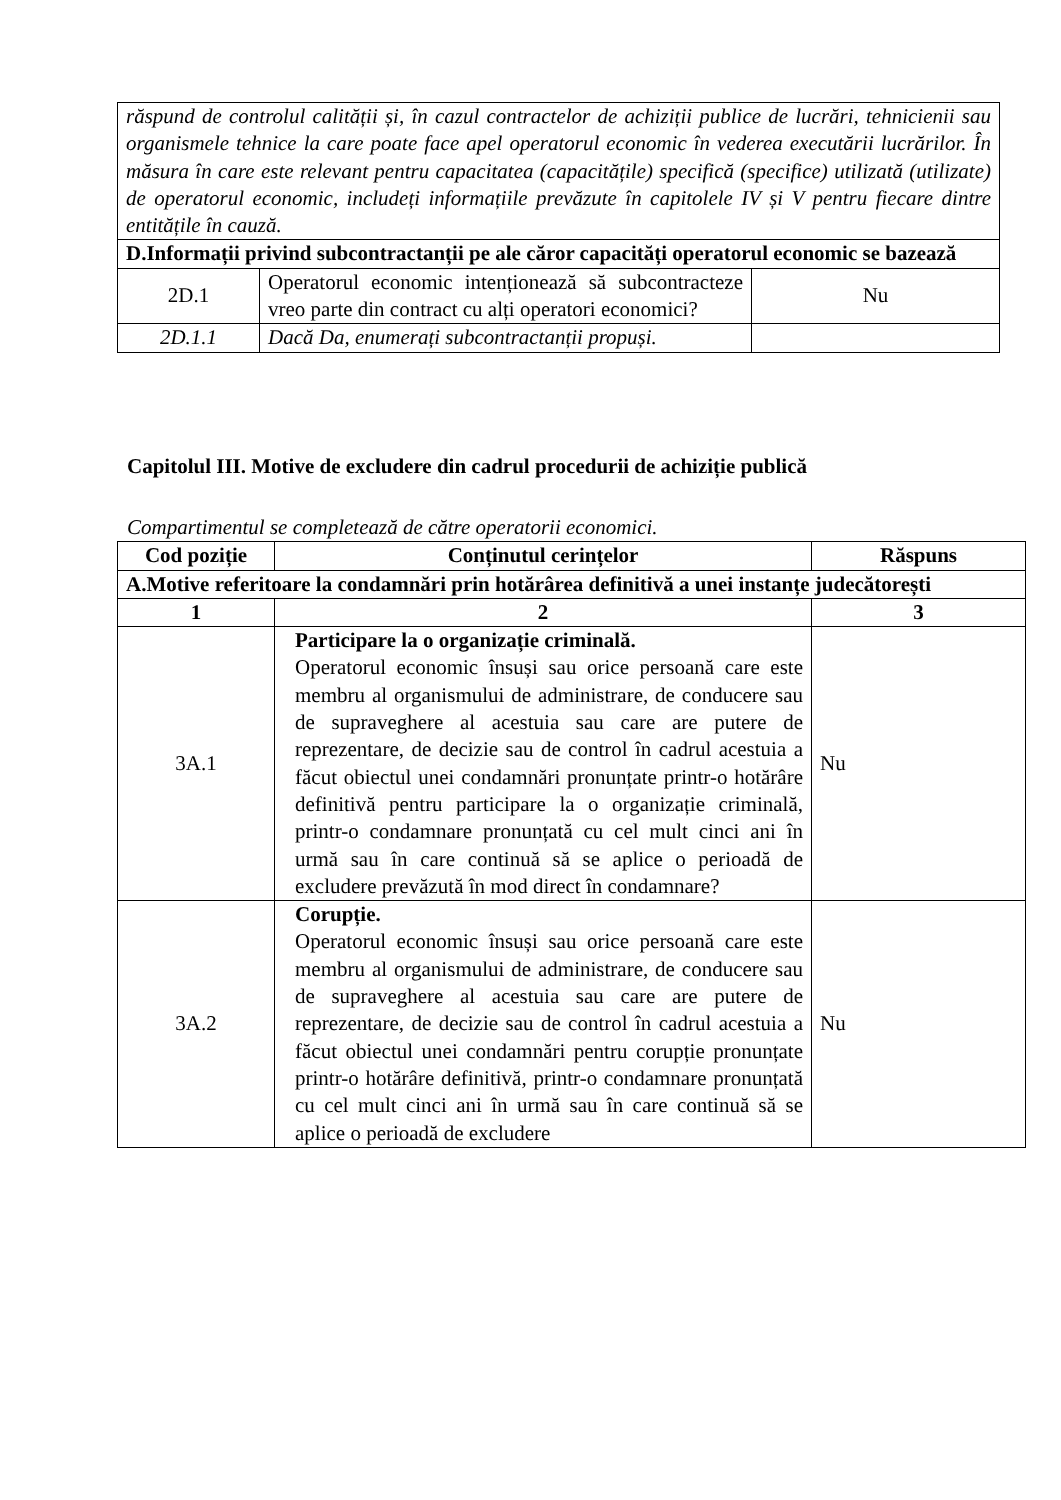| răspund de controlul calității și, în cazul contractelor de achiziții publice de lucrări, tehnicienii sau organismele tehnice la care poate face apel operatorul economic în vederea executării lucrărilor. În măsura în care este relevant pentru capacitatea (capacitățile) specifică (specifice) utilizată (utilizate) de operatorul economic, includeți informațiile prevăzute în capitolele IV și V pentru fiecare dintre entitățile în cauză. | | |
| D.Informații privind subcontractanții pe ale căror capacități operatorul economic se bazează | | |
| 2D.1 | Operatorul economic intenționează să subcontracteze vreo parte din contract cu alți operatori economici? | Nu |
| 2D.1.1 | Dacă Da, enumerați subcontractanții propuși. | |
Capitolul III. Motive de excludere din cadrul procedurii de achiziție publică
Compartimentul se completează de către operatorii economici.
| Cod poziție | Conținutul cerințelor | Răspuns |
| --- | --- | --- |
| A.Motive referitoare la condamnări prin hotărârea definitivă a unei instanțe judecătorești | | |
| 1 | 2 | 3 |
| 3A.1 | Participare la o organizație criminală. Operatorul economic însuși sau orice persoană care este membru al organismului de administrare, de conducere sau de supraveghere al acestuia sau care are putere de reprezentare, de decizie sau de control în cadrul acestuia a făcut obiectul unei condamnări pronunțate printr-o hotărâre definitivă pentru participare la o organizație criminală, printr-o condamnare pronunțată cu cel mult cinci ani în urmă sau în care continuă să se aplice o perioadă de excludere prevăzută în mod direct în condamnare? | Nu |
| 3A.2 | Corupție. Operatorul economic însuși sau orice persoană care este membru al organismului de administrare, de conducere sau de supraveghere al acestuia sau care are putere de reprezentare, de decizie sau de control în cadrul acestuia a făcut obiectul unei condamnări pentru corupție pronunțate printr-o hotărâre definitivă, printr-o condamnare pronunțată cu cel mult cinci ani în urmă sau în care continuă să se aplice o perioadă de excludere | Nu |